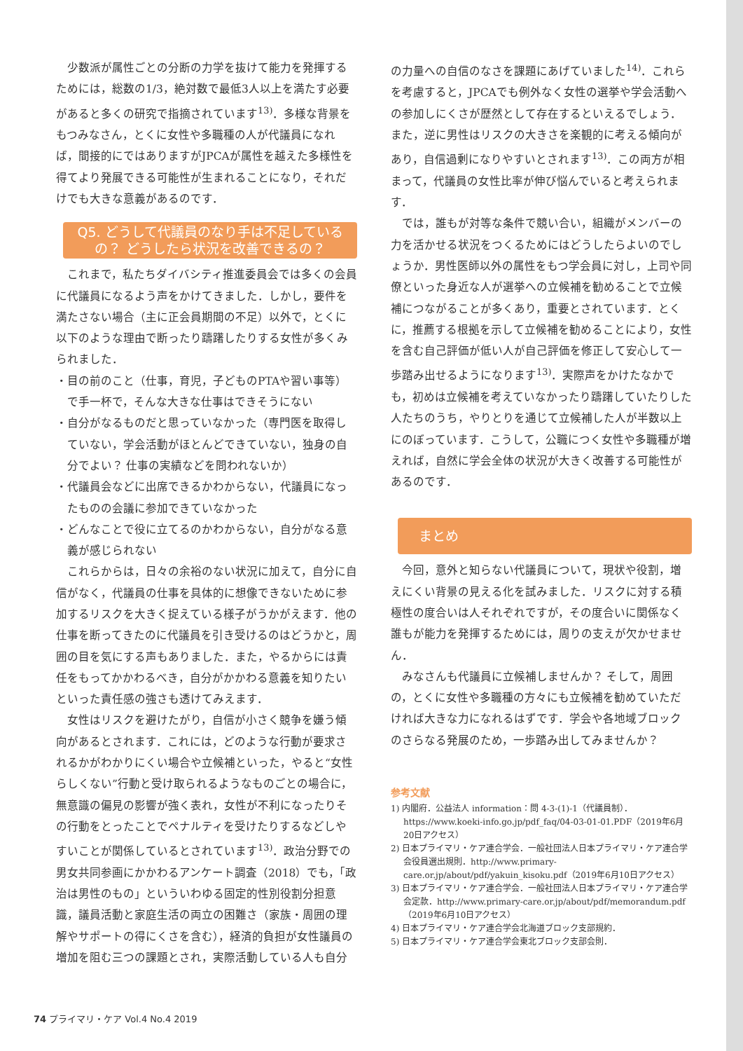少数派が属性ごとの分断の力学を抜けて能力を発揮するためには，総数の1/3，絶対数で最低3人以上を満たす必要があると多くの研究で指摘されています<sup>13)</sup>．多様な背景をもつみなさん，とくに女性や多職種の人が代議員になれば，間接的にではありますがJPCAが属性を越えた多様性を得てより発展できる可能性が生まれることになり，それだけでも大きな意義があるのです．
Q5. どうして代議員のなり手は不足しているの？ どうしたら状況を改善できるの？
これまで，私たちダイバシティ推進委員会では多くの会員に代議員になるよう声をかけてきました．しかし，要件を満たさない場合（主に正会員期間の不足）以外で，とくに以下のような理由で断ったり躊躇したりする女性が多くみられました．
・目の前のこと（仕事，育児，子どものPTAや習い事等）で手一杯で，そんな大きな仕事はできそうにない
・自分がなるものだと思っていなかった（専門医を取得していない，学会活動がほとんどできていない，独身の自分でよい？ 仕事の実績などを問われないか）
・代議員会などに出席できるかわからない，代議員になったものの会議に参加できていなかった
・どんなことで役に立てるのかわからない，自分がなる意義が感じられない
これらからは，日々の余裕のない状況に加えて，自分に自信がなく，代議員の仕事を具体的に想像できないために参加するリスクを大きく捉えている様子がうかがえます．他の仕事を断ってきたのに代議員を引き受けるのはどうかと，周囲の目を気にする声もありました．また，やるからには責任をもってかかわるべき，自分がかかわる意義を知りたいといった責任感の強さも透けてみえます．
女性はリスクを避けたがり，自信が小さく競争を嫌う傾向があるとされます．これには，どのような行動が要求されるかがわかりにくい場合や立候補といった，やると“女性らしくない”行動と受け取られるようなものごとの場合に，無意識の偏見の影響が強く表れ，女性が不利になったりその行動をとったことでペナルティを受けたりするなどしやすいことが関係しているとされています<sup>13)</sup>．政治分野での男女共同参画にかかわるアンケート調査（2018）でも，「政治は男性のもの」といういわゆる固定的性別役割分担意識，議員活動と家庭生活の両立の困難さ（家族・周囲の理解やサポートの得にくさを含む），経済的負担が女性議員の増加を阻む三つの課題とされ，実際活動している人も自分
の力量への自信のなさを課題にあげていました<sup>14)</sup>．これらを考慮すると，JPCAでも例外なく女性の選挙や学会活動への参加しにくさが歴然として存在するといえるでしょう．また，逆に男性はリスクの大きさを楽観的に考える傾向があり，自信過剰になりやすいとされます<sup>13)</sup>．この両方が相まって，代議員の女性比率が伸び悩んでいると考えられます．
では，誰もが対等な条件で競い合い，組織がメンバーの力を活かせる状況をつくるためにはどうしたらよいのでしょうか．男性医師以外の属性をもつ学会員に対し，上司や同僚といった身近な人が選挙への立候補を勧めることで立候補につながることが多くあり，重要とされています．とくに，推薦する根拠を示して立候補を勧めることにより，女性を含む自己評価が低い人が自己評価を修正して安心して一歩踏み出せるようになります<sup>13)</sup>．実際声をかけたなかでも，初めは立候補を考えていなかったり躊躇していたりした人たちのうち，やりとりを通じて立候補した人が半数以上にのぼっています．こうして，公職につく女性や多職種が増えれば，自然に学会全体の状況が大きく改善する可能性があるのです．
まとめ
今回，意外と知らない代議員について，現状や役割，増えにくい背景の見える化を試みました．リスクに対する積極性の度合いは人それぞれですが，その度合いに関係なく誰もが能力を発揮するためには，周りの支えが欠かせません．
みなさんも代議員に立候補しませんか？ そして，周囲の，とくに女性や多職種の方々にも立候補を勧めていただければ大きな力になれるはずです．学会や各地域ブロックのさらなる発展のため，一歩踏み出してみませんか？
参考文献
1) 内閣府．公益法人 information：問 4-3-(1)-1（代議員制）．https://www.koeki-info.go.jp/pdf_faq/04-03-01-01.PDF（2019年6月20日アクセス）
2) 日本プライマリ・ケア連合学会．一般社団法人日本プライマリ・ケア連合学会役員選出規則．http://www.primary-care.or.jp/about/pdf/yakuin_kisoku.pdf（2019年6月10日アクセス）
3) 日本プライマリ・ケア連合学会．一般社団法人日本プライマリ・ケア連合学会定款．http://www.primary-care.or.jp/about/pdf/memorandum.pdf（2019年6月10日アクセス）
4) 日本プライマリ・ケア連合学会北海道ブロック支部規約．
5) 日本プライマリ・ケア連合学会東北ブロック支部会則．
74 プライマリ・ケア Vol.4 No.4 2019